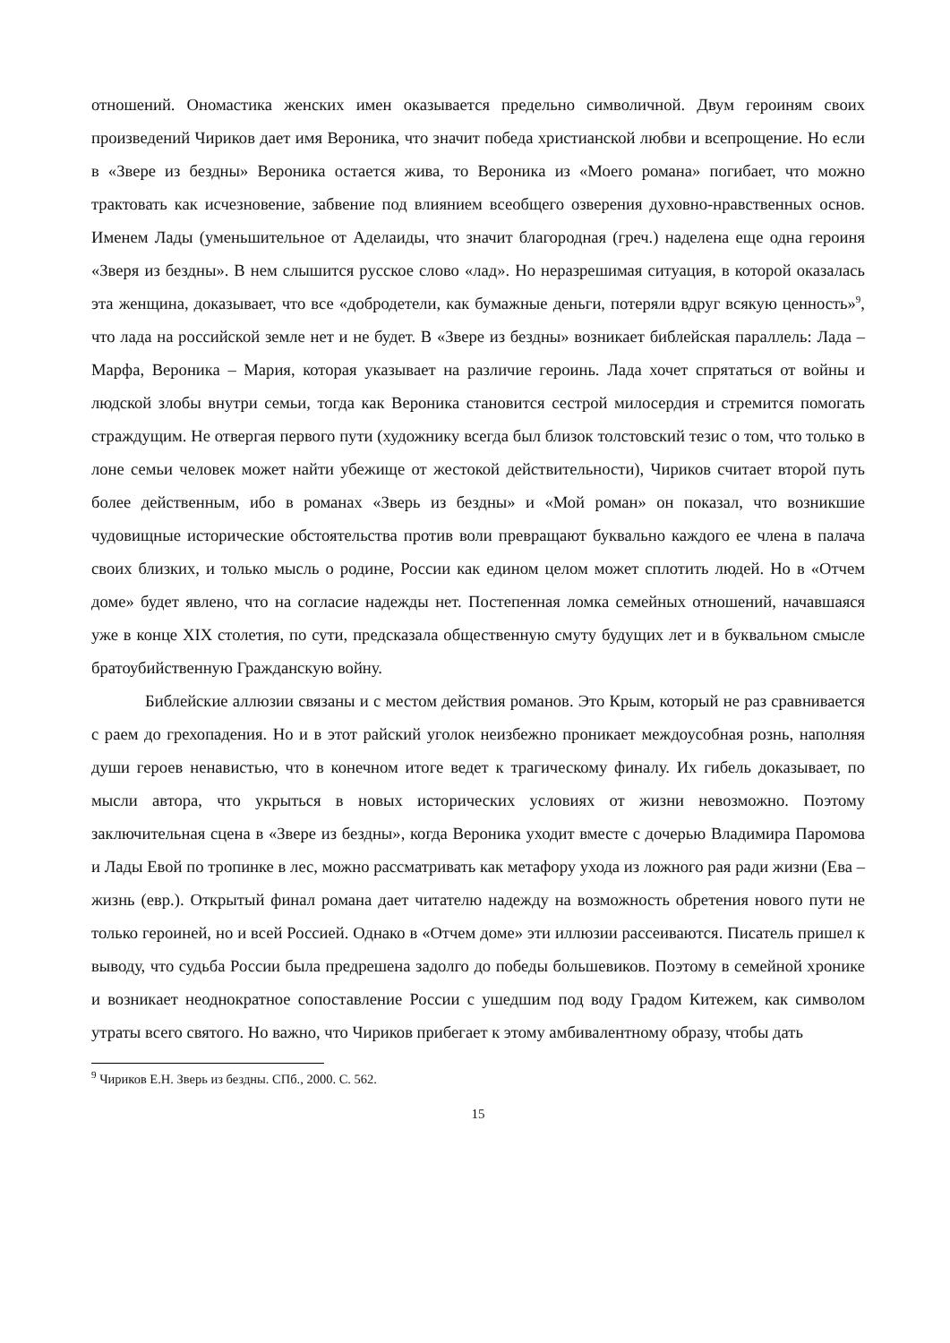отношений. Ономастика женских имен оказывается предельно символичной. Двум героиням своих произведений Чириков дает имя Вероника, что значит победа христианской любви и всепрощение. Но если в «Звере из бездны» Вероника остается жива, то Вероника из «Моего романа» погибает, что можно трактовать как исчезновение, забвение под влиянием всеобщего озверения духовно-нравственных основ. Именем Лады (уменьшительное от Аделаиды, что значит благородная (греч.) наделена еще одна героиня «Зверя из бездны». В нем слышится русское слово «лад». Но неразрешимая ситуация, в которой оказалась эта женщина, доказывает, что все «добродетели, как бумажные деньги, потеряли вдруг всякую ценность»<sup>9</sup>, что лада на российской земле нет и не будет. В «Звере из бездны» возникает библейская параллель: Лада – Марфа, Вероника – Мария, которая указывает на различие героинь. Лада хочет спрятаться от войны и людской злобы внутри семьи, тогда как Вероника становится сестрой милосердия и стремится помогать страждущим. Не отвергая первого пути (художнику всегда был близок толстовский тезис о том, что только в лоне семьи человек может найти убежище от жестокой действительности), Чириков считает второй путь более действенным, ибо в романах «Зверь из бездны» и «Мой роман» он показал, что возникшие чудовищные исторические обстоятельства против воли превращают буквально каждого ее члена в палача своих близких, и только мысль о родине, России как едином целом может сплотить людей. Но в «Отчем доме» будет явлено, что на согласие надежды нет. Постепенная ломка семейных отношений, начавшаяся уже в конце XIX столетия, по сути, предсказала общественную смуту будущих лет и в буквальном смысле братоубийственную Гражданскую войну.
Библейские аллюзии связаны и с местом действия романов. Это Крым, который не раз сравнивается с раем до грехопадения. Но и в этот райский уголок неизбежно проникает междоусобная рознь, наполняя души героев ненавистью, что в конечном итоге ведет к трагическому финалу. Их гибель доказывает, по мысли автора, что укрыться в новых исторических условиях от жизни невозможно. Поэтому заключительная сцена в «Звере из бездны», когда Вероника уходит вместе с дочерью Владимира Паромова и Лады Евой по тропинке в лес, можно рассматривать как метафору ухода из ложного рая ради жизни (Ева – жизнь (евр.). Открытый финал романа дает читателю надежду на возможность обретения нового пути не только героиней, но и всей Россией. Однако в «Отчем доме» эти иллюзии рассеиваются. Писатель пришел к выводу, что судьба России была предрешена задолго до победы большевиков. Поэтому в семейной хронике и возникает неоднократное сопоставление России с ушедшим под воду Градом Китежем, как символом утраты всего святого. Но важно, что Чириков прибегает к этому амбивалентному образу, чтобы дать
<sup>9</sup> Чириков Е.Н. Зверь из бездны. СПб., 2000. С. 562.
15